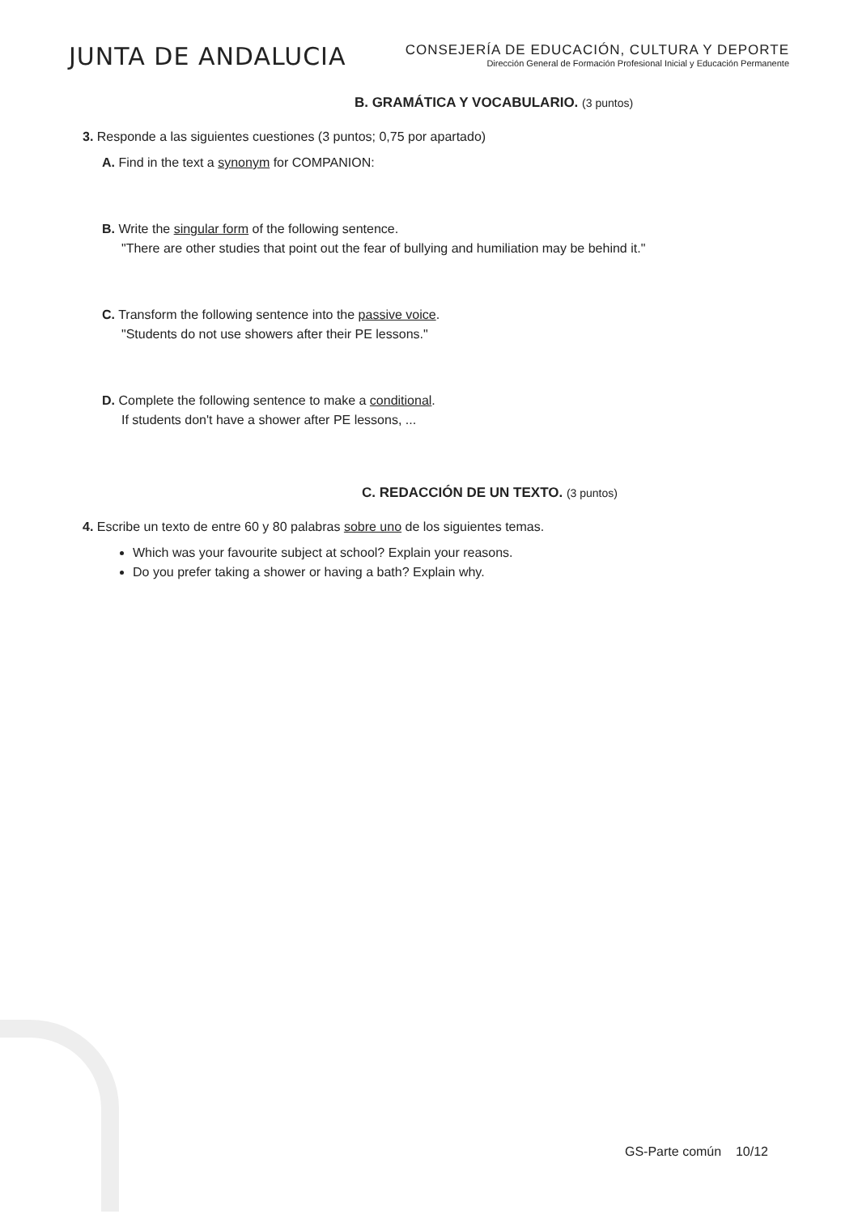JUNTA DE ANDALUCIA
CONSEJERÍA DE EDUCACIÓN, CULTURA Y DEPORTE
Dirección General de Formación Profesional Inicial y Educación Permanente
B. GRAMÁTICA Y VOCABULARIO. (3 puntos)
3. Responde a las siguientes cuestiones (3 puntos; 0,75 por apartado)
A. Find in the text a synonym for COMPANION:
B. Write the singular form of the following sentence.
"There are other studies that point out the fear of bullying and humiliation may be behind it."
C. Transform the following sentence into the passive voice.
"Students do not use showers after their PE lessons."
D. Complete the following sentence to make a conditional.
If students don't have a shower after PE lessons, ...
C. REDACCIÓN DE UN TEXTO. (3 puntos)
4. Escribe un texto de entre 60 y 80 palabras sobre uno de los siguientes temas.
Which was your favourite subject at school? Explain your reasons.
Do you prefer taking a shower or having a bath? Explain why.
GS-Parte común 10/12